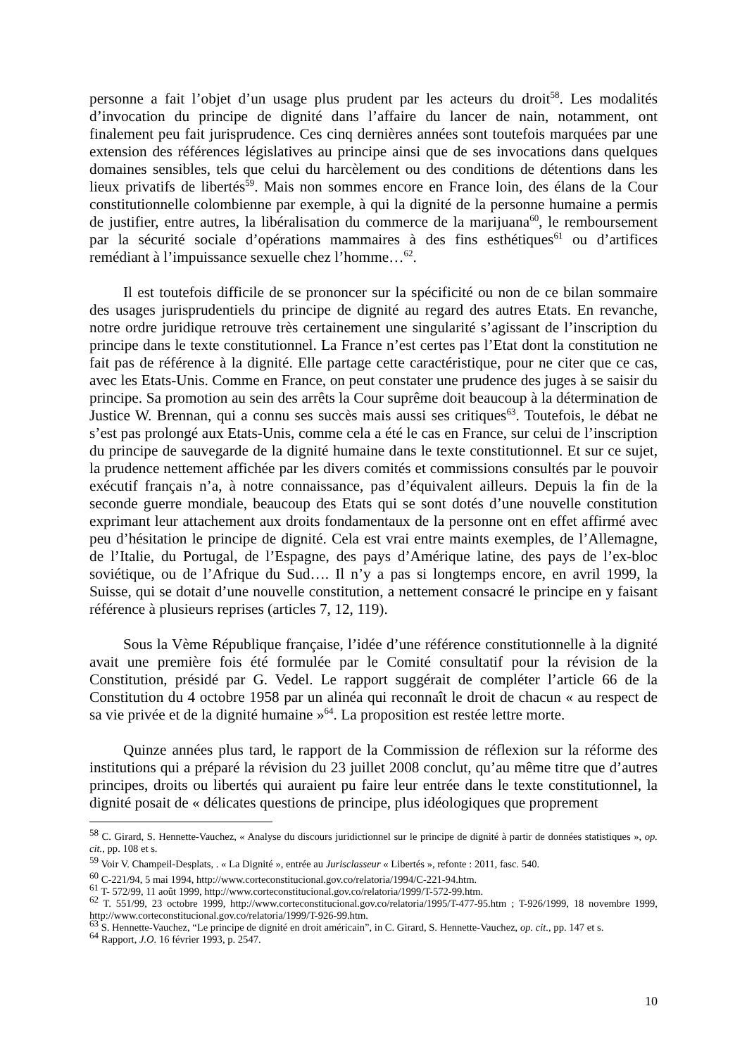personne a fait l’objet d’un usage plus prudent par les acteurs du droit<sup>58</sup>. Les modalités d’invocation du principe de dignité dans l’affaire du lancer de nain, notamment, ont finalement peu fait jurisprudence. Ces cinq dernières années sont toutefois marquées par une extension des références législatives au principe ainsi que de ses invocations dans quelques domaines sensibles, tels que celui du harcèlement ou des conditions de détentions dans les lieux privatifs de libertés<sup>59</sup>. Mais non sommes encore en France loin, des élans de la Cour constitutionnelle colombienne par exemple, à qui la dignité de la personne humaine a permis de justifier, entre autres, la libéralisation du commerce de la marijuana<sup>60</sup>, le remboursement par la sécurité sociale d’opérations mammaires à des fins esthétiques<sup>61</sup> ou d’artifices remédiant à l’impuissance sexuelle chez l’homme…<sup>62</sup>.
Il est toutefois difficile de se prononcer sur la spécificité ou non de ce bilan sommaire des usages jurisprudentiels du principe de dignité au regard des autres Etats. En revanche, notre ordre juridique retrouve très certainement une singularité s’agissant de l’inscription du principe dans le texte constitutionnel. La France n’est certes pas l’Etat dont la constitution ne fait pas de référence à la dignité. Elle partage cette caractéristique, pour ne citer que ce cas, avec les Etats-Unis. Comme en France, on peut constater une prudence des juges à se saisir du principe. Sa promotion au sein des arrêts la Cour suprême doit beaucoup à la détermination de Justice W. Brennan, qui a connu ses succès mais aussi ses critiques<sup>63</sup>. Toutefois, le débat ne s’est pas prolongé aux Etats-Unis, comme cela a été le cas en France, sur celui de l’inscription du principe de sauvegarde de la dignité humaine dans le texte constitutionnel. Et sur ce sujet, la prudence nettement affichée par les divers comités et commissions consultés par le pouvoir exécutif français n’a, à notre connaissance, pas d’équivalent ailleurs. Depuis la fin de la seconde guerre mondiale, beaucoup des Etats qui se sont dotés d’une nouvelle constitution exprimant leur attachement aux droits fondamentaux de la personne ont en effet affirmé avec peu d’hésitation le principe de dignité. Cela est vrai entre maints exemples, de l’Allemagne, de l’Italie, du Portugal, de l’Espagne, des pays d’Amérique latine, des pays de l’ex-bloc soviétique, ou de l’Afrique du Sud…. Il n’y a pas si longtemps encore, en avril 1999, la Suisse, qui se dotait d’une nouvelle constitution, a nettement consacré le principe en y faisant référence à plusieurs reprises (articles 7, 12, 119).
Sous la Vème République française, l’idée d’une référence constitutionnelle à la dignité avait une première fois été formulée par le Comité consultatif pour la révision de la Constitution, présidé par G. Vedel. Le rapport suggérait de compléter l’article 66 de la Constitution du 4 octobre 1958 par un alinéa qui reconnaît le droit de chacun « au respect de sa vie privée et de la dignité humaine »<sup>64</sup>. La proposition est restée lettre morte.
Quinze années plus tard, le rapport de la Commission de réflexion sur la réforme des institutions qui a préparé la révision du 23 juillet 2008 conclut, qu’au même titre que d’autres principes, droits ou libertés qui auraient pu faire leur entrée dans le texte constitutionnel, la dignité posait de « délicates questions de principe, plus idéologiques que proprement
<sup>58</sup> C. Girard, S. Hennette-Vauchez, « Analyse du discours juridictionnel sur le principe de dignité à partir de données statistiques », op. cit., pp. 108 et s.
<sup>59</sup> Voir V. Champeil-Desplats, . « La Dignité », entrée au Jurisclasseur « Libertés », refonte : 2011, fasc. 540.
<sup>60</sup> C-221/94, 5 mai 1994, http://www.corteconstitucional.gov.co/relatoria/1994/C-221-94.htm.
<sup>61</sup> T- 572/99, 11 août 1999, http://www.corteconstitucional.gov.co/relatoria/1999/T-572-99.htm.
<sup>62</sup> T. 551/99, 23 octobre 1999, http://www.corteconstitucional.gov.co/relatoria/1995/T-477-95.htm ; T-926/1999, 18 novembre 1999, http://www.corteconstitucional.gov.co/relatoria/1999/T-926-99.htm.
<sup>63</sup> S. Hennette-Vauchez, “Le principe de dignité en droit américain”, in C. Girard, S. Hennette-Vauchez, op. cit., pp. 147 et s.
<sup>64</sup> Rapport, J.O. 16 février 1993, p. 2547.
10